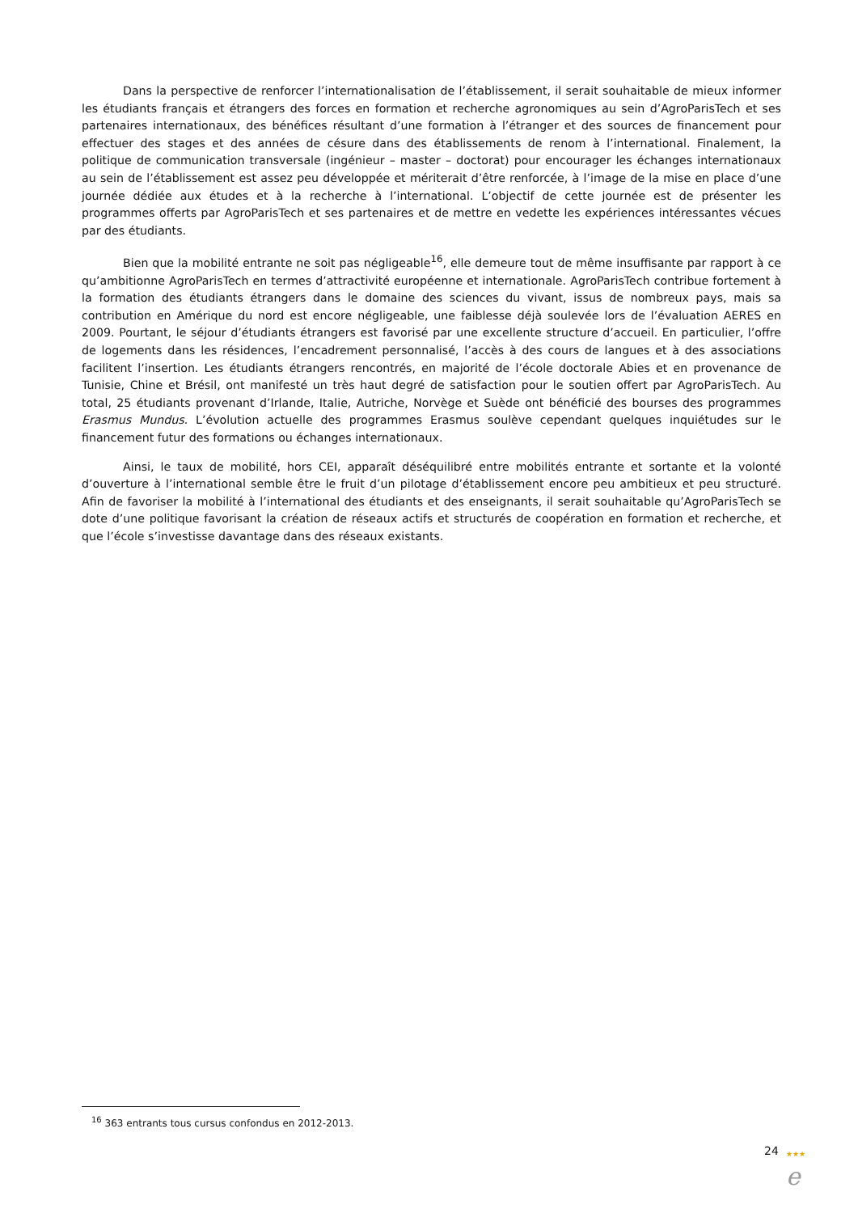Dans la perspective de renforcer l’internationalisation de l’établissement, il serait souhaitable de mieux informer les étudiants français et étrangers des forces en formation et recherche agronomiques au sein d’AgroParisTech et ses partenaires internationaux, des bénéfices résultant d’une formation à l’étranger et des sources de financement pour effectuer des stages et des années de césure dans des établissements de renom à l’international. Finalement, la politique de communication transversale (ingénieur – master – doctorat) pour encourager les échanges internationaux au sein de l’établissement est assez peu développée et mériterait d’être renforcée, à l’image de la mise en place d’une journée dédiée aux études et à la recherche à l’international. L’objectif de cette journée est de présenter les programmes offerts par AgroParisTech et ses partenaires et de mettre en vedette les expériences intéressantes vécues par des étudiants.
Bien que la mobilité entrante ne soit pas négligeable<sup>16</sup>, elle demeure tout de même insuffisante par rapport à ce qu’ambitionne AgroParisTech en termes d’attractivité européenne et internationale. AgroParisTech contribue fortement à la formation des étudiants étrangers dans le domaine des sciences du vivant, issus de nombreux pays, mais sa contribution en Amérique du nord est encore négligeable, une faiblesse déjà soulevée lors de l’évaluation AERES en 2009. Pourtant, le séjour d’étudiants étrangers est favorisé par une excellente structure d’accueil. En particulier, l’offre de logements dans les résidences, l’encadrement personnalisé, l’accès à des cours de langues et à des associations facilitent l’insertion. Les étudiants étrangers rencontrés, en majorité de l’école doctorale Abies et en provenance de Tunisie, Chine et Brésil, ont manifesté un très haut degré de satisfaction pour le soutien offert par AgroParisTech. Au total, 25 étudiants provenant d’Irlande, Italie, Autriche, Norvège et Suède ont bénéficié des bourses des programmes Erasmus Mundus. L’évolution actuelle des programmes Erasmus soulève cependant quelques inquiétudes sur le financement futur des formations ou échanges internationaux.
Ainsi, le taux de mobilité, hors CEI, apparaît déséquilibré entre mobilités entrante et sortante et la volonté d’ouverture à l’international semble être le fruit d’un pilotage d’établissement encore peu ambitieux et peu structuré. Afin de favoriser la mobilité à l’international des étudiants et des enseignants, il serait souhaitable qu’AgroParisTech se dote d’une politique favorisant la création de réseaux actifs et structurés de coopération en formation et recherche, et que l’école s’investisse davantage dans des réseaux existants.
<sup>16</sup> 363 entrants tous cursus confondus en 2012-2013.
24
★★★
e